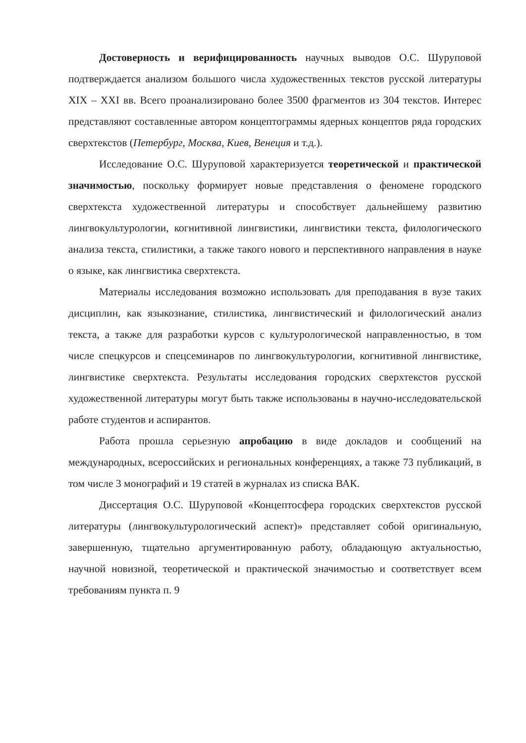Достоверность и верифицированность научных выводов О.С. Шуруповой подтверждается анализом большого числа художественных текстов русской литературы XIX – XXI вв. Всего проанализировано более 3500 фрагментов из 304 текстов. Интерес представляют составленные автором концептограммы ядерных концептов ряда городских сверхтекстов (Петербург, Москва, Киев, Венеция и т.д.).
Исследование О.С. Шуруповой характеризуется теоретической и практической значимостью, поскольку формирует новые представления о феномене городского сверхтекста художественной литературы и способствует дальнейшему развитию лингвокультурологии, когнитивной лингвистики, лингвистики текста, филологического анализа текста, стилистики, а также такого нового и перспективного направления в науке о языке, как лингвистика сверхтекста.
Материалы исследования возможно использовать для преподавания в вузе таких дисциплин, как языкознание, стилистика, лингвистический и филологический анализ текста, а также для разработки курсов с культурологической направленностью, в том числе спецкурсов и спецсеминаров по лингвокультурологии, когнитивной лингвистике, лингвистике сверхтекста. Результаты исследования городских сверхтекстов русской художественной литературы могут быть также использованы в научно-исследовательской работе студентов и аспирантов.
Работа прошла серьезную апробацию в виде докладов и сообщений на международных, всероссийских и региональных конференциях, а также 73 публикаций, в том числе 3 монографий и 19 статей в журналах из списка ВАК.
Диссертация О.С. Шуруповой «Концептосфера городских сверхтекстов русской литературы (лингвокультурологический аспект)» представляет собой оригинальную, завершенную, тщательно аргументированную работу, обладающую актуальностью, научной новизной, теоретической и практической значимостью и соответствует всем требованиям пункта п. 9